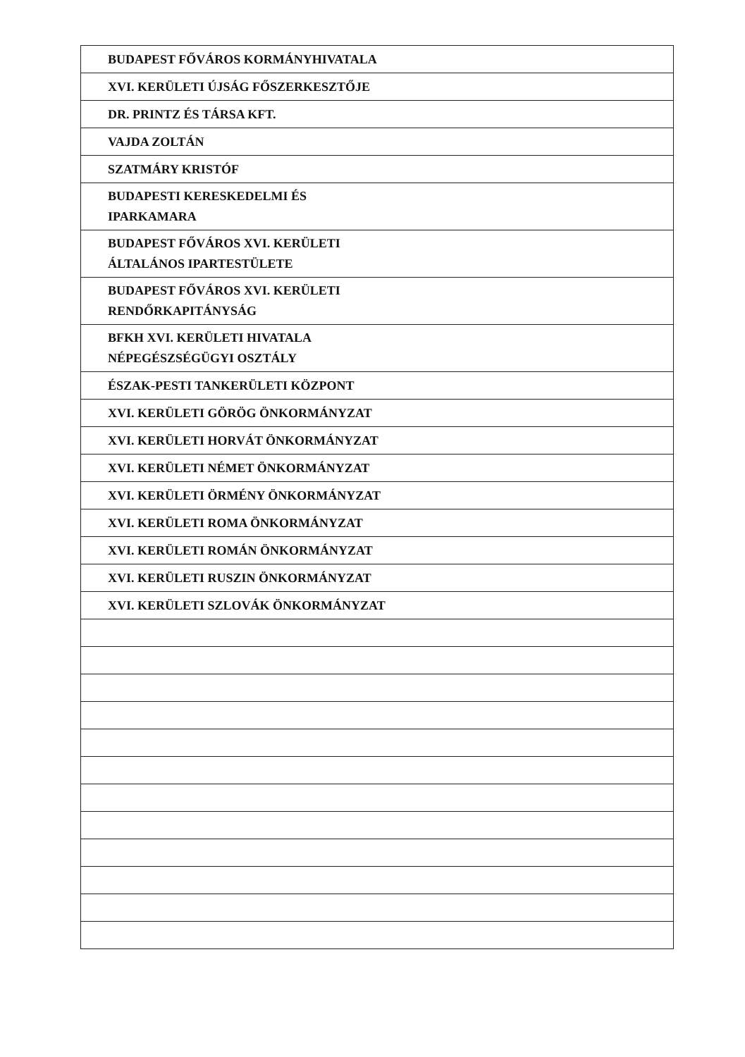| BUDAPEST FŐVÁROS KORMÁNYHIVATALA |
| XVI. KERÜLETI ÚJSÁG FŐSZERKESZTŐJE |
| DR. PRINTZ ÉS TÁRSA KFT. |
| VAJDA ZOLTÁN |
| SZATMÁRY KRISTÓF |
| BUDAPESTI KERESKEDELMI ÉS IPARKAMARA |
| BUDAPEST FŐVÁROS XVI. KERÜLETI ÁLTALÁNOS IPARTESTÜLETE |
| BUDAPEST FŐVÁROS XVI. KERÜLETI RENDŐRKAPITÁNYSÁG |
| BFKH XVI. KERÜLETI HIVATALA NÉPEGÉSZSÉGÜGYI OSZTÁLY |
| ÉSZAK-PESTI TANKERÜLETI KÖZPONT |
| XVI. KERÜLETI GÖRÖG ÖNKORMÁNYZAT |
| XVI. KERÜLETI HORVÁT ÖNKORMÁNYZAT |
| XVI. KERÜLETI NÉMET ÖNKORMÁNYZAT |
| XVI. KERÜLETI ÖRMÉNY ÖNKORMÁNYZAT |
| XVI. KERÜLETI ROMA ÖNKORMÁNYZAT |
| XVI. KERÜLETI ROMÁN ÖNKORMÁNYZAT |
| XVI. KERÜLETI RUSZIN ÖNKORMÁNYZAT |
| XVI. KERÜLETI SZLOVÁK ÖNKORMÁNYZAT |